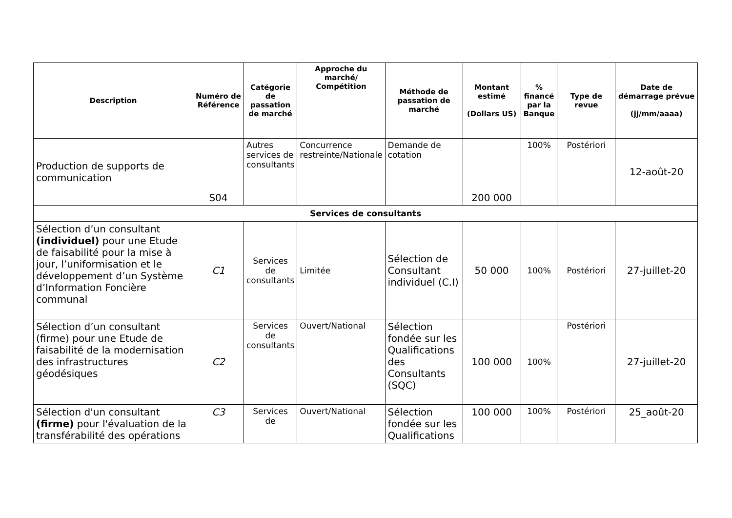| Description | Numéro de Référence | Catégorie de passation de marché | Approche du marché/ Compétition | Méthode de passation de marché | Montant estimé (Dollars US) | % financé par la Banque | Type de revue | Date de démarrage prévue (jj/mm/aaaa) |
| --- | --- | --- | --- | --- | --- | --- | --- | --- |
| Production de supports de communication | S04 | Autres services de consultants | Concurrence restreinte/Nationale | Demande de cotation | 200 000 | 100% | Postériori | 12-août-20 |
| Services de consultants | | | | | | | | |
| Sélection d’un consultant (individuel) pour une Etude de faisabilité pour la mise à jour, l’uniformisation et le développement d’un Système d’Information Foncière communal | C1 | Services de consultants | Limitée | Sélection de Consultant individuel (C.I) | 50 000 | 100% | Postériori | 27-juillet-20 |
| Sélection d’un consultant (firme) pour une Etude de faisabilité de la modernisation des infrastructures géodésiques | C2 | Services de consultants | Ouvert/National | Sélection fondée sur les Qualifications des Consultants (SQC) | 100 000 | 100% | Postériori | 27-juillet-20 |
| Sélection d'un consultant (firme) pour l'évaluation de la transférabilité des opérations | C3 | Services de | Ouvert/National | Sélection fondée sur les Qualifications | 100 000 | 100% | Postériori | 25_août-20 |